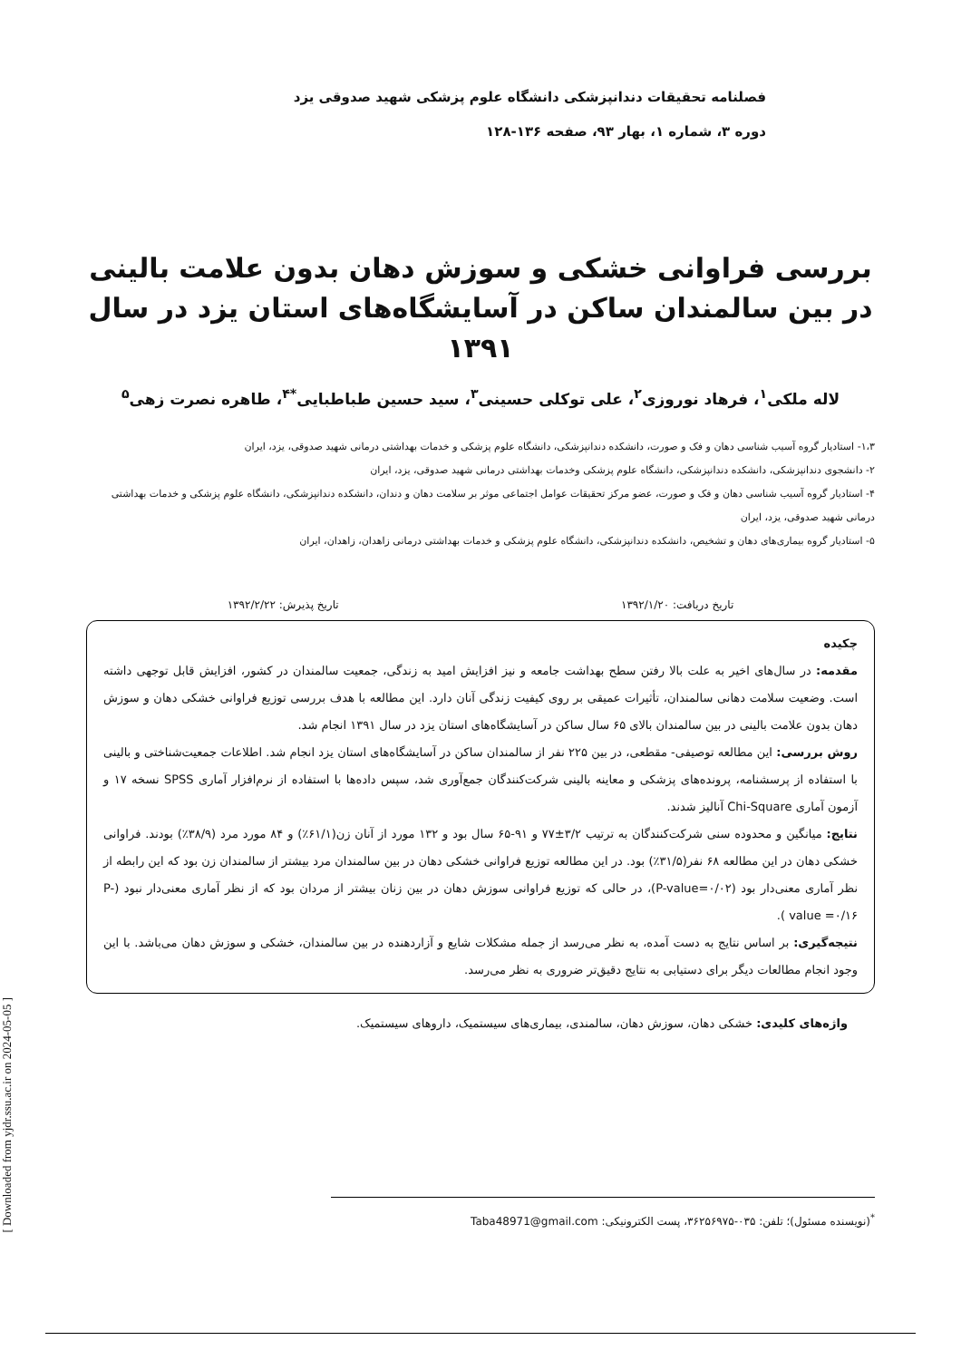فصلنامه تحقیقات دندانپزشکی دانشگاه علوم پزشکی شهید صدوقی یزد
دوره ۳، شماره ۱، بهار ۹۳، صفحه ۱۳۶-۱۲۸
بررسی فراوانی خشکی و سوزش دهان بدون علامت بالینی در بین سالمندان ساکن در آسایشگاه‌های استان یزد در سال ۱۳۹۱
لاله ملکی<sup>۱</sup>، فرهاد نوروزی<sup>۲</sup>، علی توکلی حسینی<sup>۳</sup>، سید حسین طباطبایی<sup>*۴</sup>، طاهره نصرت زهی<sup>۵</sup>
۱،۳- استادیار گروه آسیب شناسی دهان و فک و صورت، دانشکده دندانپزشکی، دانشگاه علوم پزشکی و خدمات بهداشتی درمانی شهید صدوقی، یزد، ایران
۲- دانشجوی دندانپزشکی، دانشکده دندانپزشکی، دانشگاه علوم پزشکی وخدمات بهداشتی درمانی شهید صدوقی، یزد، ایران
۴- استادیار گروه آسیب شناسی دهان و فک و صورت، عضو مرکز تحقیقات عوامل اجتماعی موثر بر سلامت دهان و دندان، دانشکده دندانپزشکی، دانشگاه علوم پزشکی و خدمات بهداشتی درمانی شهید صدوقی، یزد، ایران
۵- استادیار گروه بیماری‌های دهان و تشخیص، دانشکده دندانپزشکی، دانشگاه علوم پزشکی و خدمات بهداشتی درمانی زاهدان، زاهدان، ایران
تاریخ دریافت: ۱۳۹۲/۱/۲۰ تاریخ پذیرش: ۱۳۹۲/۲/۲۲
چکیده
مقدمه: در سال‌های اخیر به علت بالا رفتن سطح بهداشت جامعه و نیز افزایش امید به زندگی، جمعیت سالمندان در کشور، افزایش قابل توجهی داشته است. وضعیت سلامت دهانی سالمندان، تأثیرات عمیقی بر روی کیفیت زندگی آنان دارد. این مطالعه با هدف بررسی توزیع فراوانی خشکی دهان و سوزش دهان بدون علامت بالینی در بین سالمندان بالای ۶۵ سال ساکن در آسایشگاه‌های استان یزد در سال ۱۳۹۱ انجام شد.
روش بررسی: این مطالعه توصیفی- مقطعی، در بین ۲۲۵ نفر از سالمندان ساکن در آسایشگاه‌های استان یزد انجام شد. اطلاعات جمعیت‌شناختی و بالینی با استفاده از پرسشنامه، پرونده‌های پزشکی و معاینه بالینی شرکت‌کنندگان جمع‌آوری شد، سپس داده‌ها با استفاده از نرم‌افزار آماری SPSS نسخه ۱۷ و آزمون آماری Chi-Square آنالیز شدند.
نتایج: میانگین و محدوده سنی شرکت‌کنندگان به ترتیب ۳/۲±۷۷ و ۹۱-۶۵ سال بود و ۱۳۲ مورد از آنان زن(۶۱/۱٪) و ۸۴ مورد مرد (۳۸/۹٪) بودند. فراوانی خشکی دهان در این مطالعه ۶۸ نفر(۳۱/۵٪) بود. در این مطالعه توزیع فراوانی خشکی دهان در بین سالمندان مرد بیشتر از سالمندان زن بود که این رابطه از نظر آماری معنی‌دار بود (P-value=۰/۰۲)، در حالی که توزیع فراوانی سوزش دهان در بین زنان بیشتر از مردان بود که از نظر آماری معنی‌دار نبود (P-value =۰/۱۶ ).
نتیجه‌گیری: بر اساس نتایج به دست آمده، به نظر می‌رسد از جمله مشکلات شایع و آزاردهنده در بین سالمندان، خشکی و سوزش دهان می‌باشد. با این وجود انجام مطالعات دیگر برای دستیابی به نتایج دقیق‌تر ضروری به نظر می‌رسد.
واژه‌های کلیدی: خشکی دهان، سوزش دهان، سالمندی، بیماری‌های سیستمیک، داروهای سیستمیک.
<sup>*</sup> (نویسنده مسئول)؛ تلفن: ۰۳۵-۳۶۲۵۶۹۷۵، پست الکترونیکی: Taba48971@gmail.com
[ Downloaded from yjdr.ssu.ac.ir on 2024-05-05 ]